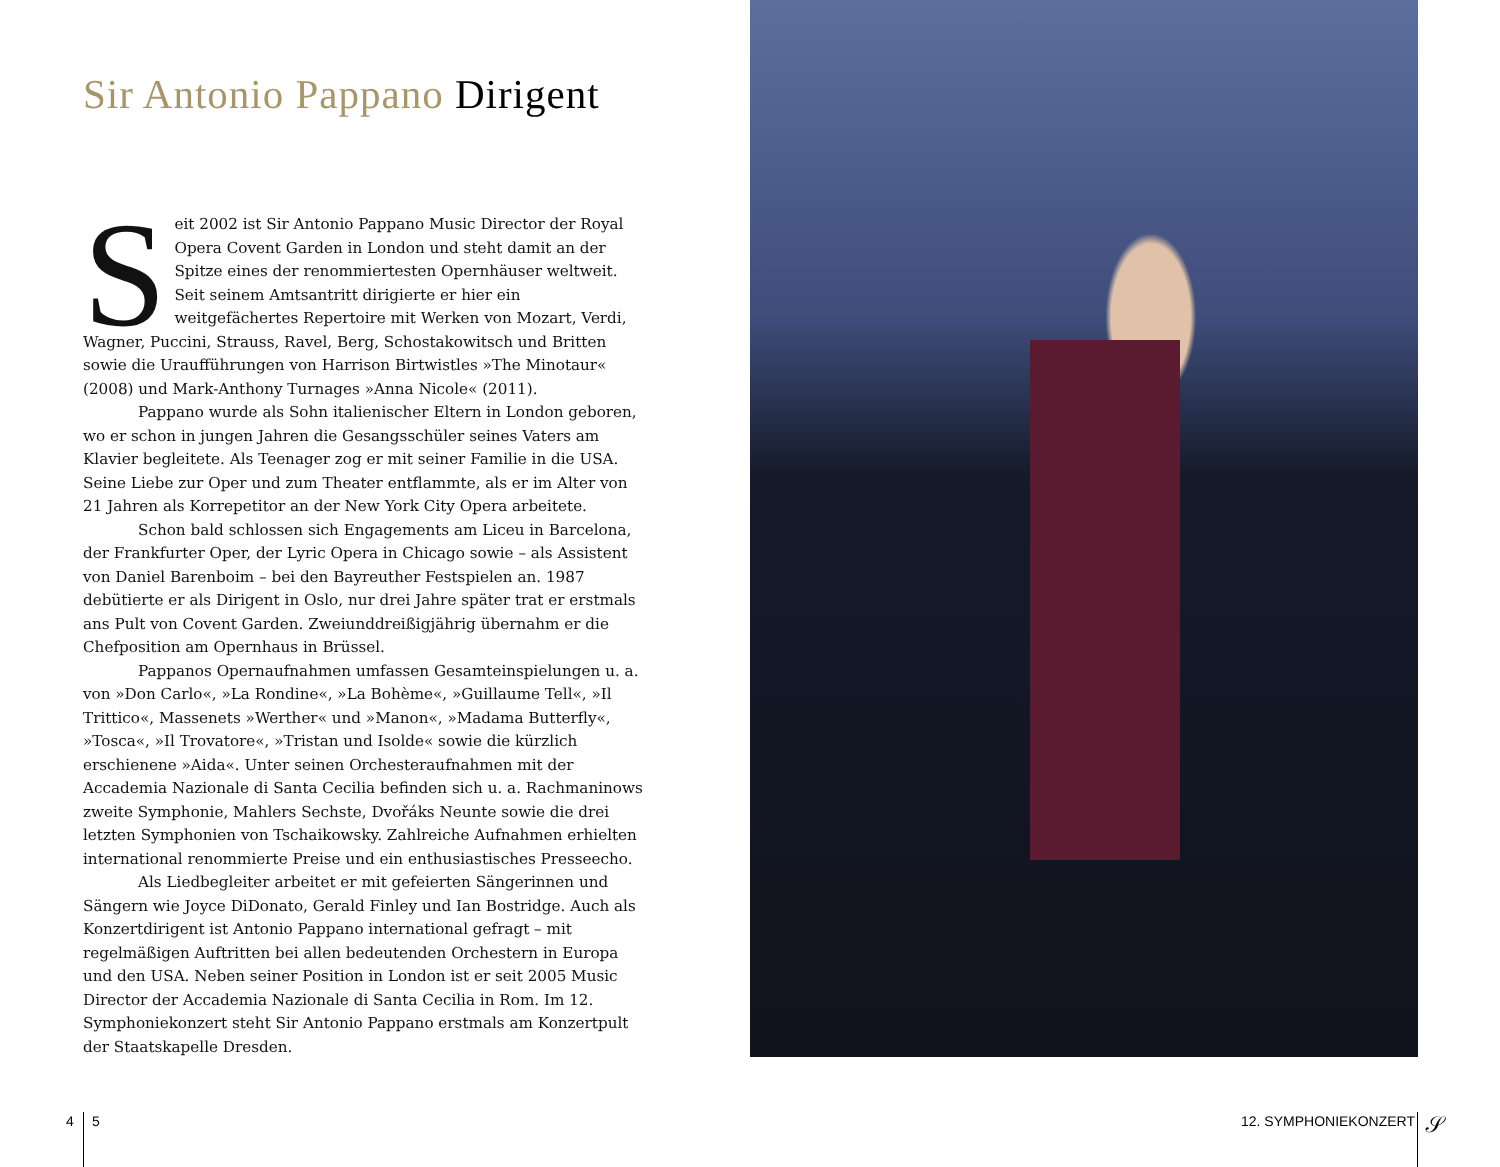Sir Antonio Pappano Dirigent
Seit 2002 ist Sir Antonio Pappano Music Director der Royal Opera Covent Garden in London und steht damit an der Spitze eines der renommiertesten Opernhäuser weltweit. Seit seinem Amtsantritt dirigierte er hier ein weitgefächertes Repertoire mit Werken von Mozart, Verdi, Wagner, Puccini, Strauss, Ravel, Berg, Schostakowitsch und Britten sowie die Uraufführungen von Harrison Birtwistles »The Minotaur« (2008) und Mark-Anthony Turnages »Anna Nicole« (2011).
Pappano wurde als Sohn italienischer Eltern in London geboren, wo er schon in jungen Jahren die Gesangsschüler seines Vaters am Klavier begleitete. Als Teenager zog er mit seiner Familie in die USA. Seine Liebe zur Oper und zum Theater entflammte, als er im Alter von 21 Jahren als Korrepetitor an der New York City Opera arbeitete.
Schon bald schlossen sich Engagements am Liceu in Barcelona, der Frankfurter Oper, der Lyric Opera in Chicago sowie – als Assistent von Daniel Barenboim – bei den Bayreuther Festspielen an. 1987 debütierte er als Dirigent in Oslo, nur drei Jahre später trat er erstmals ans Pult von Covent Garden. Zweiunddreißigjährig übernahm er die Chefposition am Opernhaus in Brüssel.
Pappanos Opernaufnahmen umfassen Gesamteinspielungen u. a. von »Don Carlo«, »La Rondine«, »La Bohème«, »Guillaume Tell«, »Il Trittico«, Massenets »Werther« und »Manon«, »Madama Butterfly«, »Tosca«, »Il Trovatore«, »Tristan und Isolde« sowie die kürzlich erschienene »Aida«. Unter seinen Orchesteraufnahmen mit der Accademia Nazionale di Santa Cecilia befinden sich u. a. Rachmaninows zweite Symphonie, Mahlers Sechste, Dvořáks Neunte sowie die drei letzten Symphonien von Tschaikowsky. Zahlreiche Aufnahmen erhielten international renommierte Preise und ein enthusiastisches Presseecho.
Als Liedbegleiter arbeitet er mit gefeierten Sängerinnen und Sängern wie Joyce DiDonato, Gerald Finley und Ian Bostridge. Auch als Konzertdirigent ist Antonio Pappano international gefragt – mit regelmäßigen Auftritten bei allen bedeutenden Orchestern in Europa und den USA. Neben seiner Position in London ist er seit 2005 Music Director der Accademia Nazionale di Santa Cecilia in Rom. Im 12. Symphoniekonzert steht Sir Antonio Pappano erstmals am Konzertpult der Staatskapelle Dresden.
4 5 12. SYMPHONIEKONZERT 𝒮